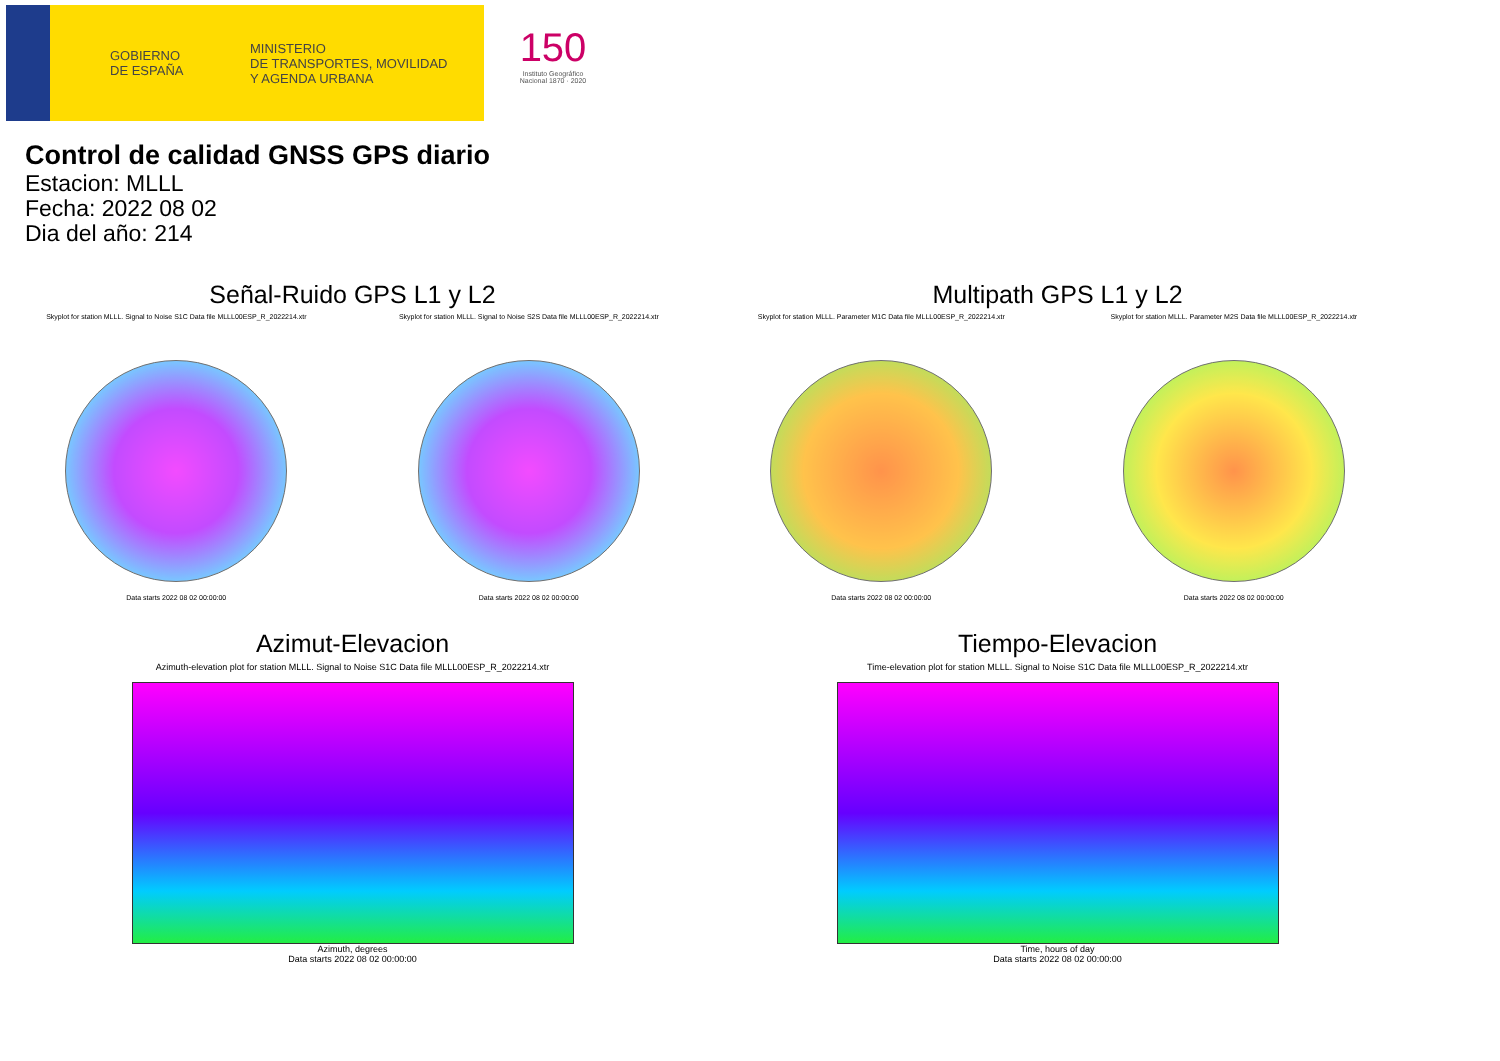GOBIERNO
DE ESPAÑA
MINISTERIO
DE TRANSPORTES, MOVILIDAD
Y AGENDA URBANA
150
Instituto Geográfico Nacional 1870 · 2020
Control de calidad GNSS GPS diario
Estacion: MLLL
Fecha: 2022 08 02
Dia del año: 214
Señal-Ruido GPS L1 y L2
Skyplot for station MLLL. Signal to Noise S1C Data file MLLL00ESP_R_2022214.xtr Skyplot for station MLLL. Signal to Noise S2S Data file MLLL00ESP_R_2022214.xtr
Data starts 2022 08 02 00:00:00 Data starts 2022 08 02 00:00:00
Multipath GPS L1 y L2
Skyplot for station MLLL. Parameter M1C Data file MLLL00ESP_R_2022214.xtr Skyplot for station MLLL. Parameter M2S Data file MLLL00ESP_R_2022214.xtr
Data starts 2022 08 02 00:00:00 Data starts 2022 08 02 00:00:00
Azimut-Elevacion
Azimuth-elevation plot for station MLLL. Signal to Noise S1C Data file MLLL00ESP_R_2022214.xtr
Azimuth, degrees
Data starts 2022 08 02 00:00:00
Tiempo-Elevacion
Time-elevation plot for station MLLL. Signal to Noise S1C Data file MLLL00ESP_R_2022214.xtr
Time, hours of day
Data starts 2022 08 02 00:00:00